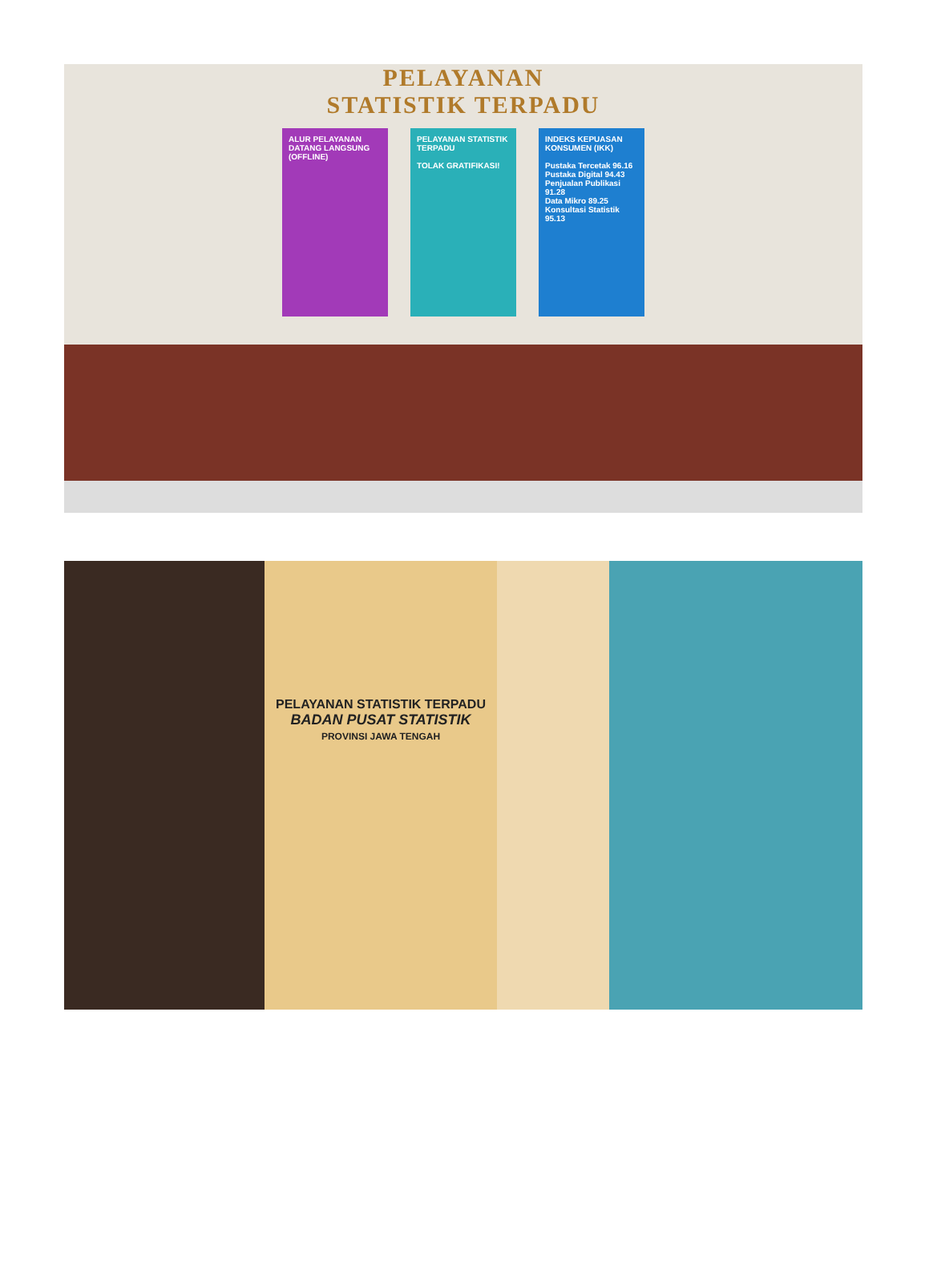PELAYANAN
STATISTIK TERPADU
ALUR PELAYANAN DATANG LANGSUNG (OFFLINE)
PELAYANAN STATISTIK TERPADU
TOLAK GRATIFIKASI!
INDEKS KEPUASAN KONSUMEN (IKK)
Pustaka Tercetak 96.16
Pustaka Digital 94.43
Penjualan Publikasi 91.28
Data Mikro 89.25
Konsultasi Statistik 95.13
PELAYANAN STATISTIK TERPADU
BADAN PUSAT STATISTIK
PROVINSI JAWA TENGAH